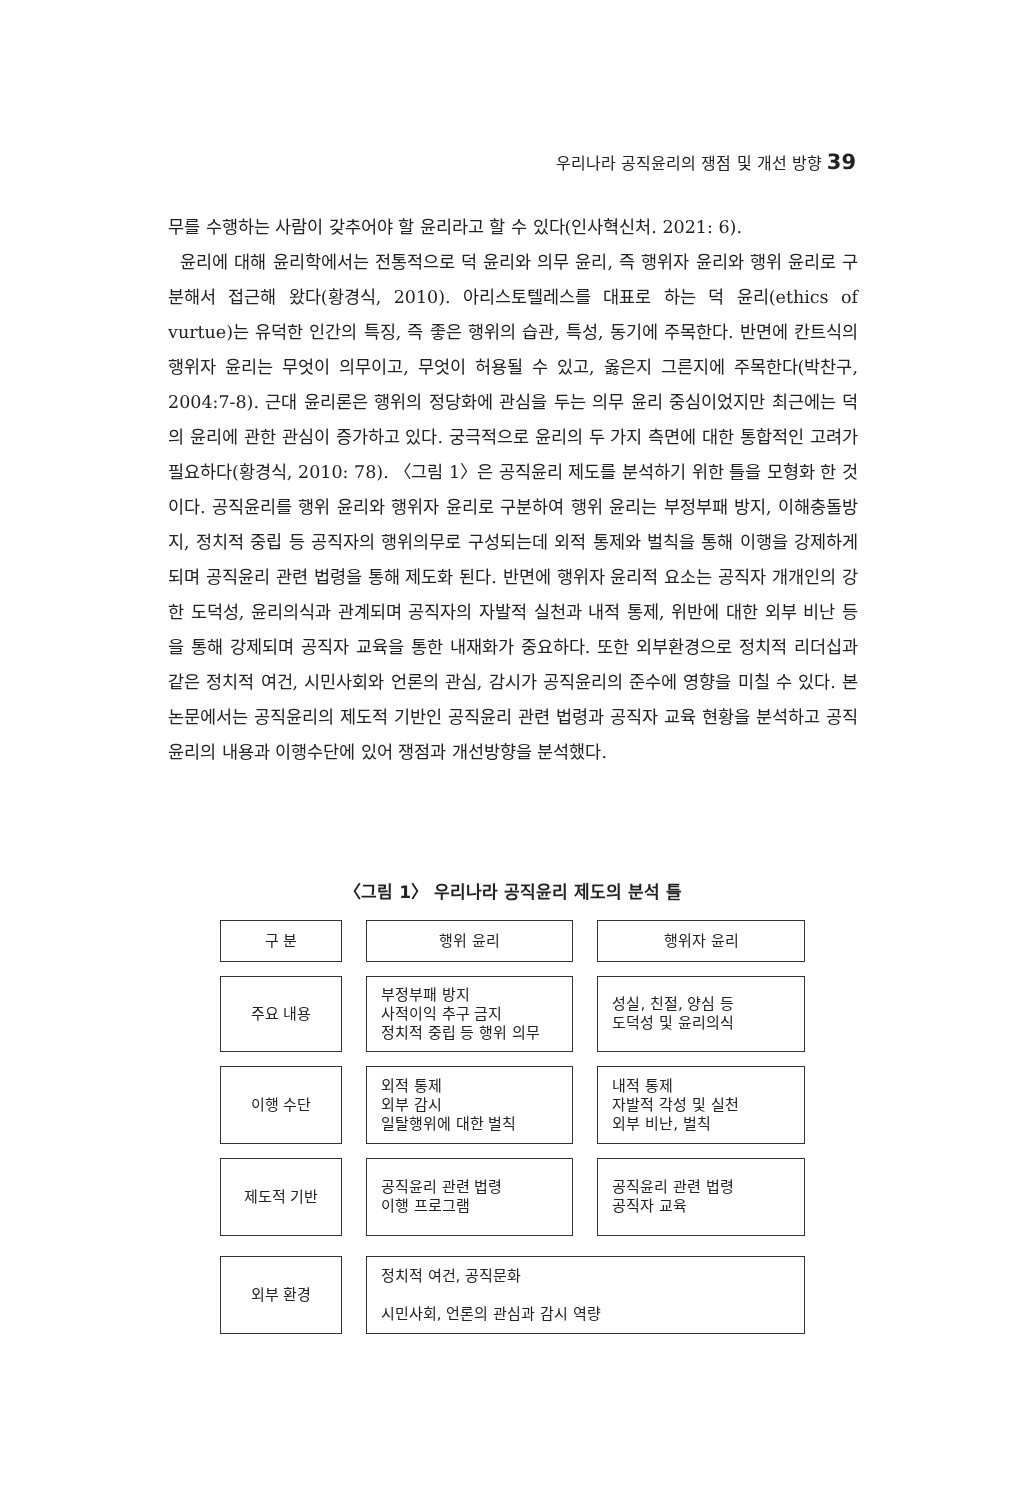우리나라 공직윤리의 쟁점 및 개선 방향 39
무를 수행하는 사람이 갖추어야 할 윤리라고 할 수 있다(인사혁신처. 2021: 6).
윤리에 대해 윤리학에서는 전통적으로 덕 윤리와 의무 윤리, 즉 행위자 윤리와 행위 윤리로 구분해서 접근해 왔다(황경식, 2010). 아리스토텔레스를 대표로 하는 덕 윤리(ethics of vurtue)는 유덕한 인간의 특징, 즉 좋은 행위의 습관, 특성, 동기에 주목한다. 반면에 칸트식의 행위자 윤리는 무엇이 의무이고, 무엇이 허용될 수 있고, 옳은지 그른지에 주목한다(박찬구, 2004:7-8). 근대 윤리론은 행위의 정당화에 관심을 두는 의무 윤리 중심이었지만 최근에는 덕의 윤리에 관한 관심이 증가하고 있다. 궁극적으로 윤리의 두 가지 측면에 대한 통합적인 고려가 필요하다(황경식, 2010: 78). 〈그림 1〉은 공직윤리 제도를 분석하기 위한 틀을 모형화 한 것이다. 공직윤리를 행위 윤리와 행위자 윤리로 구분하여 행위 윤리는 부정부패 방지, 이해충돌방지, 정치적 중립 등 공직자의 행위의무로 구성되는데 외적 통제와 벌칙을 통해 이행을 강제하게 되며 공직윤리 관련 법령을 통해 제도화 된다. 반면에 행위자 윤리적 요소는 공직자 개개인의 강한 도덕성, 윤리의식과 관계되며 공직자의 자발적 실천과 내적 통제, 위반에 대한 외부 비난 등을 통해 강제되며 공직자 교육을 통한 내재화가 중요하다. 또한 외부환경으로 정치적 리더십과 같은 정치적 여건, 시민사회와 언론의 관심, 감시가 공직윤리의 준수에 영향을 미칠 수 있다. 본 논문에서는 공직윤리의 제도적 기반인 공직윤리 관련 법령과 공직자 교육 현황을 분석하고 공직윤리의 내용과 이행수단에 있어 쟁점과 개선방향을 분석했다.
〈그림 1〉 우리나라 공직윤리 제도의 분석 틀
구 분 행위 윤리 행위자 윤리
주요 내용 부정부패 방지
사적이익 추구 금지
정치적 중립 등 행위 의무
성실, 친절, 양심 등
도덕성 및 윤리의식
이행 수단 외적 통제
외부 감시
일탈행위에 대한 벌칙
내적 통제
자발적 각성 및 실천
외부 비난, 벌칙
제도적 기반 공직윤리 관련 법령
이행 프로그램
공직윤리 관련 법령
공직자 교육
외부 환경 정치적 여건, 공직문화
시민사회, 언론의 관심과 감시 역량